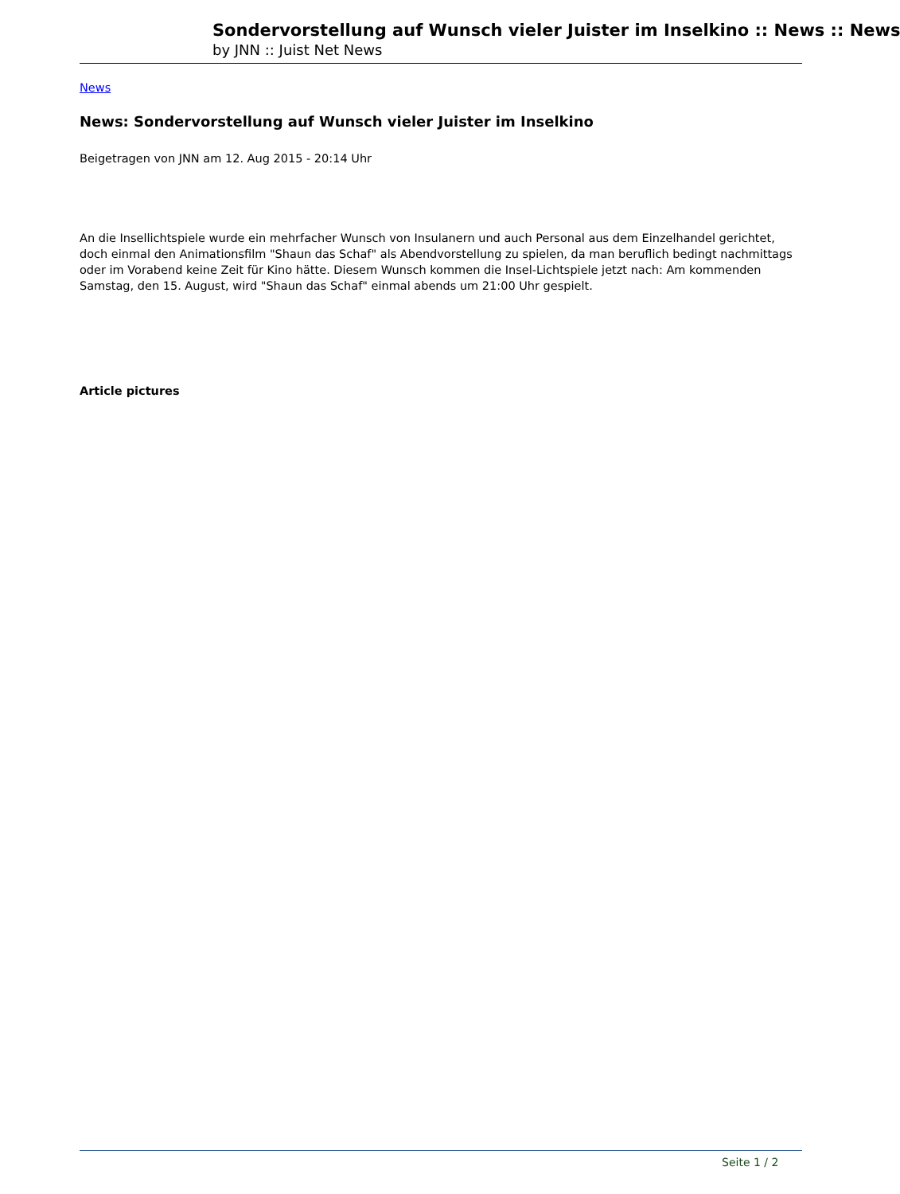Sondervorstellung auf Wunsch vieler Juister im Inselkino :: News :: News
by JNN :: Juist Net News
News
News: Sondervorstellung auf Wunsch vieler Juister im Inselkino
Beigetragen von JNN am 12. Aug 2015 - 20:14 Uhr
An die Insellichtspiele wurde ein mehrfacher Wunsch von Insulanern und auch Personal aus dem Einzelhandel gerichtet, doch einmal den Animationsfilm "Shaun das Schaf" als Abendvorstellung zu spielen, da man beruflich bedingt nachmittags oder im Vorabend keine Zeit für Kino hätte. Diesem Wunsch kommen die Insel-Lichtspiele jetzt nach: Am kommenden Samstag, den 15. August, wird "Shaun das Schaf" einmal abends um 21:00 Uhr gespielt.
Article pictures
Seite 1 / 2